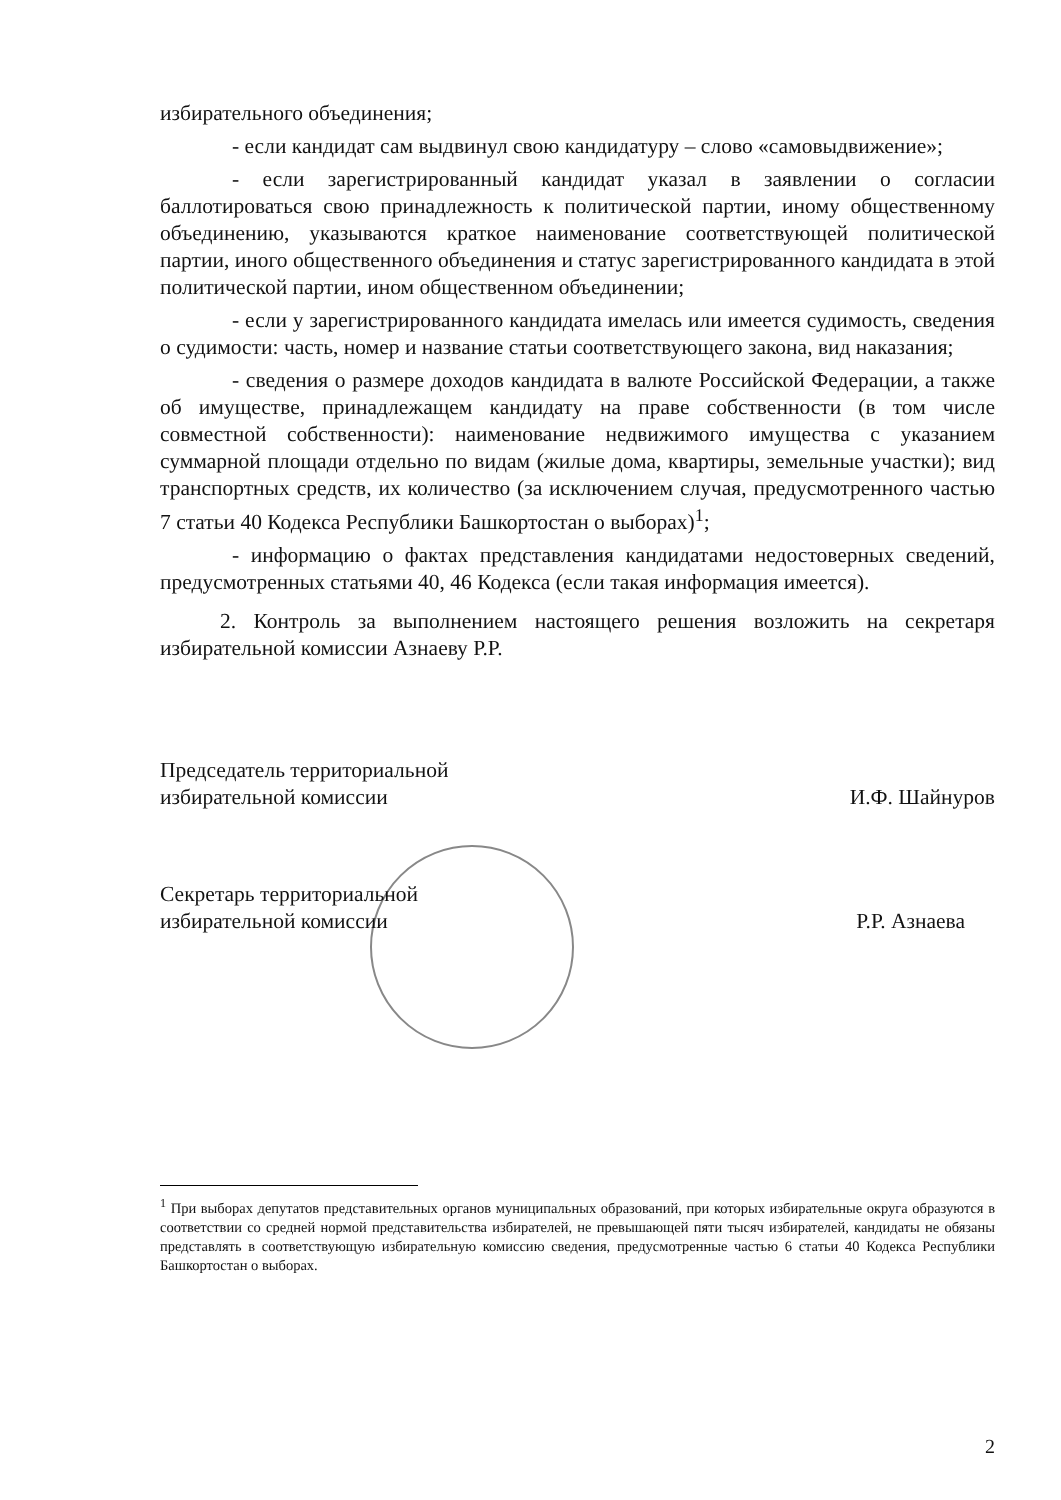избирательного объединения;
- если кандидат сам выдвинул свою кандидатуру – слово «самовыдвижение»;
- если зарегистрированный кандидат указал в заявлении о согласии баллотироваться свою принадлежность к политической партии, иному общественному объединению, указываются краткое наименование соответствующей политической партии, иного общественного объединения и статус зарегистрированного кандидата в этой политической партии, ином общественном объединении;
- если у зарегистрированного кандидата имелась или имеется судимость, сведения о судимости: часть, номер и название статьи соответствующего закона, вид наказания;
- сведения о размере доходов кандидата в валюте Российской Федерации, а также об имуществе, принадлежащем кандидату на праве собственности (в том числе совместной собственности): наименование недвижимого имущества с указанием суммарной площади отдельно по видам (жилые дома, квартиры, земельные участки); вид транспортных средств, их количество (за исключением случая, предусмотренного частью 7 статьи 40 Кодекса Республики Башкортостан о выборах)<sup>1</sup>;
- информацию о фактах представления кандидатами недостоверных сведений, предусмотренных статьями 40, 46 Кодекса (если такая информация имеется).
2. Контроль за выполнением настоящего решения возложить на секретаря избирательной комиссии Азнаеву Р.Р.
Председатель территориальной
избирательной комиссии
И.Ф. Шайнуров
Секретарь территориальной
избирательной комиссии
Р.Р. Азнаева
<sup>1</sup> При выборах депутатов представительных органов муниципальных образований, при которых избирательные округа образуются в соответствии со средней нормой представительства избирателей, не превышающей пяти тысяч избирателей, кандидаты не обязаны представлять в соответствующую избирательную комиссию сведения, предусмотренные частью 6 статьи 40 Кодекса Республики Башкортостан о выборах.
2